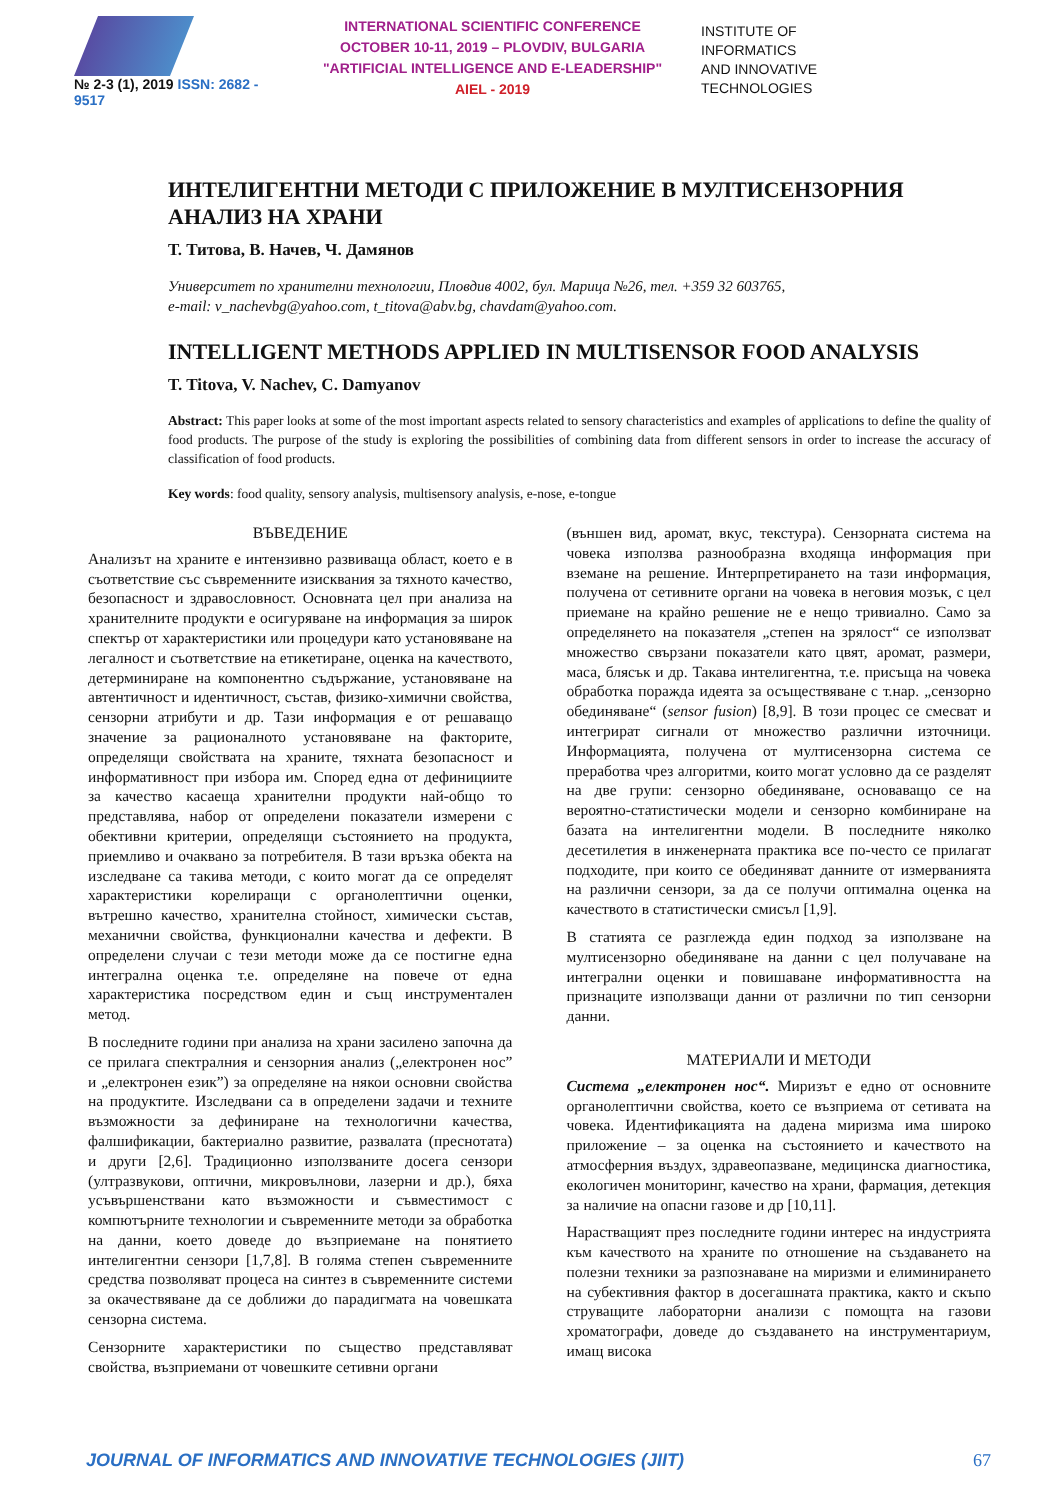№ 2-3 (1), 2019 ISSN: 2682 - 9517
INTERNATIONAL SCIENTIFIC CONFERENCE
OCTOBER 10-11, 2019 – PLOVDIV, BULGARIA
"ARTIFICIAL INTELLIGENCE AND E-LEADERSHIP"
AIEL - 2019
INSTITUTE OF
INFORMATICS
AND INNOVATIVE
TECHNOLOGIES
ИНТЕЛИГЕНТНИ МЕТОДИ С ПРИЛОЖЕНИЕ В МУЛТИСЕНЗОРНИЯ АНАЛИЗ НА ХРАНИ
Т. Титова, В. Начев, Ч. Дамянов
Университет по хранителни технологии, Пловдив 4002, бул. Марица №26, тел. +359 32 603765,
e-mail: v_nachevbg@yahoo.com, t_titova@abv.bg, chavdam@yahoo.com.
INTELLIGENT METHODS APPLIED IN MULTISENSOR FOOD ANALYSIS
T. Titova, V. Nachev, C. Damyanov
Abstract: This paper looks at some of the most important aspects related to sensory characteristics and examples of applications to define the quality of food products. The purpose of the study is exploring the possibilities of combining data from different sensors in order to increase the accuracy of classification of food products.
Key words: food quality, sensory analysis, multisensory analysis, e-nose, e-tongue
ВЪВЕДЕНИЕ
Анализът на храните е интензивно развиваща област, което е в съответствие със съвременните изисквания за тяхното качество, безопасност и здравословност. Основната цел при анализа на хранителните продукти е осигуряване на информация за широк спектър от характеристики или процедури като установяване на легалност и съответствие на етикетиране, оценка на качеството, детерминиране на компонентно съдържание, установяване на автентичност и идентичност, състав, физико-химични свойства, сензорни атрибути и др. Тази информация е от решаващо значение за рационалното установяване на факторите, определящи свойствата на храните, тяхната безопасност и информативност при избора им. Според една от дефинициите за качество касаеща хранителни продукти най-общо то представлява, набор от определени показатели измерени с обективни критерии, определящи състоянието на продукта, приемливо и очаквано за потребителя. В тази връзка обекта на изследване са такива методи, с които могат да се определят характеристики корелиращи с органолептични оценки, вътрешно качество, хранителна стойност, химически състав, механични свойства, функционални качества и дефекти. В определени случаи с тези методи може да се постигне една интегрална оценка т.е. определяне на повече от една характеристика посредством един и същ инструментален метод.
В последните години при анализа на храни засилено започна да се прилага спектралния и сензорния анализ („електронен нос” и „електронен език”) за определяне на някои основни свойства на продуктите. Изследвани са в определени задачи и техните възможности за дефиниране на технологични качества, фалшификации, бактериално развитие, развалата (преснотата) и други [2,6]. Традиционно използваните досега сензори (ултразвукови, оптични, микровълнови, лазерни и др.), бяха усъвършенствани като възможности и съвместимост с компютърните технологии и съвременните методи за обработка на данни, което доведе до възприемане на понятието интелигентни сензори [1,7,8]. В голяма степен съвременните средства позволяват процеса на синтез в съвременните системи за окачествяване да се доближи до парадигмата на човешката сензорна система.
Сензорните характеристики по същество представляват свойства, възприемани от човешките сетивни органи
(външен вид, аромат, вкус, текстура). Сензорната система на човека използва разнообразна входяща информация при вземане на решение. Интерпретирането на тази информация, получена от сетивните органи на човека в неговия мозък, с цел приемане на крайно решение не е нещо тривиално. Само за определянето на показателя „степен на зрялост“ се използват множество свързани показатели като цвят, аромат, размери, маса, блясък и др. Такава интелигентна, т.е. присъща на човека обработка поражда идеята за осъществяване с т.нар. „сензорно обединяване“ (sensor fusion) [8,9]. В този процес се смесват и интегрират сигнали от множество различни източници. Информацията, получена от мултисензорна система се преработва чрез алгоритми, които могат условно да се разделят на две групи: сензорно обединяване, основаващо се на вероятно-статистически модели и сензорно комбиниране на базата на интелигентни модели. В последните няколко десетилетия в инженерната практика все по-често се прилагат подходите, при които се обединяват данните от измерванията на различни сензори, за да се получи оптимална оценка на качеството в статистически смисъл [1,9].
В статията се разглежда един подход за използване на мултисензорно обединяване на данни с цел получаване на интегрални оценки и повишаване информативността на признаците използващи данни от различни по тип сензорни данни.
МАТЕРИАЛИ И МЕТОДИ
Система „електронен нос“. Миризът е едно от основните органолептични свойства, което се възприема от сетивата на човека. Идентификацията на дадена миризма има широко приложение – за оценка на състоянието и качеството на атмосферния въздух, здравеопазване, медицинска диагностика, екологичен мониторинг, качество на храни, фармация, детекция за наличие на опасни газове и др [10,11].
Нарастващият през последните години интерес на индустрията към качеството на храните по отношение на създаването на полезни техники за разпознаване на миризми и елиминирането на субективния фактор в досегашната практика, както и скъпо струващите лабораторни анализи с помощта на газови хроматографи, доведе до създаването на инструментариум, имащ висока
JOURNAL OF INFORMATICS AND INNOVATIVE TECHNOLOGIES (JIIT) 67